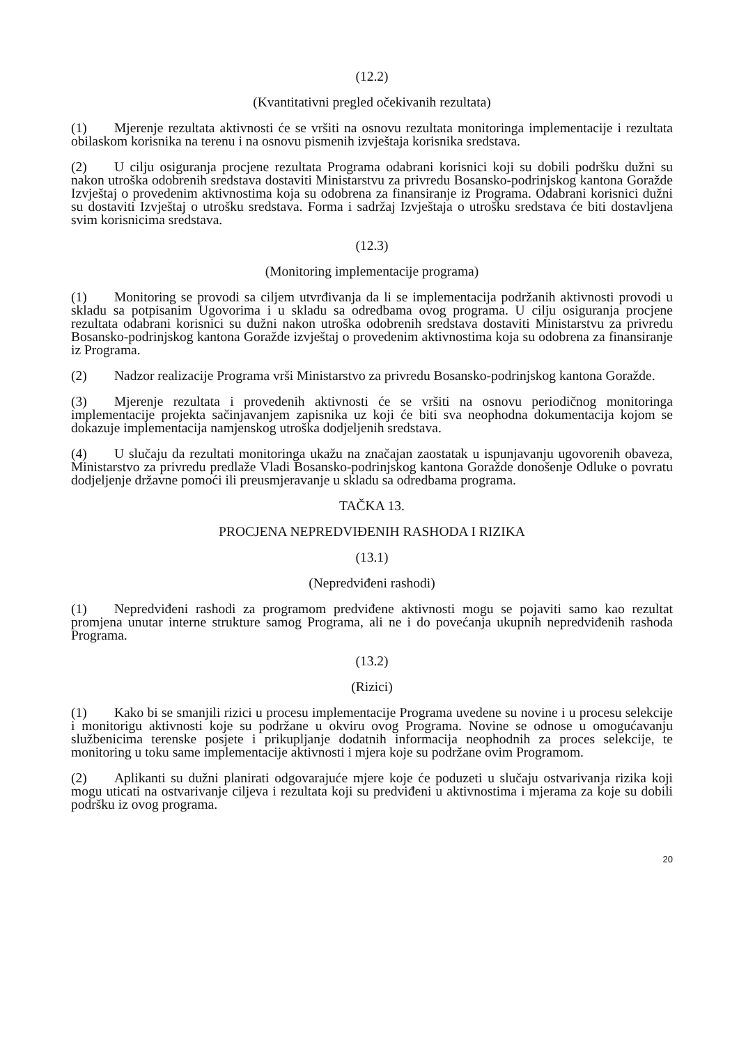(12.2)
(Kvantitativni pregled očekivanih rezultata)
(1) Mjerenje rezultata aktivnosti će se vršiti na osnovu rezultata monitoringa implementacije i rezultata obilaskom korisnika na terenu i na osnovu pismenih izvještaja korisnika sredstava.
(2) U cilju osiguranja procjene rezultata Programa odabrani korisnici koji su dobili podršku dužni su nakon utroška odobrenih sredstava dostaviti Ministarstvu za privredu Bosansko-podrinjskog kantona Goražde Izvještaj o provedenim aktivnostima koja su odobrena za finansiranje iz Programa. Odabrani korisnici dužni su dostaviti Izvještaj o utrošku sredstava. Forma i sadržaj Izvještaja o utrošku sredstava će biti dostavljena svim korisnicima sredstava.
(12.3)
(Monitoring implementacije programa)
(1) Monitoring se provodi sa ciljem utvrđivanja da li se implementacija podržanih aktivnosti provodi u skladu sa potpisanim Ugovorima i u skladu sa odredbama ovog programa. U cilju osiguranja procjene rezultata odabrani korisnici su dužni nakon utroška odobrenih sredstava dostaviti Ministarstvu za privredu Bosansko-podrinjskog kantona Goražde izvještaj o provedenim aktivnostima koja su odobrena za finansiranje iz Programa.
(2) Nadzor realizacije Programa vrši Ministarstvo za privredu Bosansko-podrinjskog kantona Goražde.
(3) Mjerenje rezultata i provedenih aktivnosti će se vršiti na osnovu periodičnog monitoringa implementacije projekta sačinjavanjem zapisnika uz koji će biti sva neophodna dokumentacija kojom se dokazuje implementacija namjenskog utroška dodjeljenih sredstava.
(4) U slučaju da rezultati monitoringa ukažu na značajan zaostatak u ispunjavanju ugovorenih obaveza, Ministarstvo za privredu predlaže Vladi Bosansko-podrinjskog kantona Goražde donošenje Odluke o povratu dodjeljenje državne pomoći ili preusmjeravanje u skladu sa odredbama programa.
TAČKA 13.
PROCJENA NEPREDVIĐENIH RASHODA I RIZIKA
(13.1)
(Nepredviđeni rashodi)
(1) Nepredviđeni rashodi za programom predviđene aktivnosti mogu se pojaviti samo kao rezultat promjena unutar interne strukture samog Programa, ali ne i do povećanja ukupnih nepredviđenih rashoda Programa.
(13.2)
(Rizici)
(1) Kako bi se smanjili rizici u procesu implementacije Programa uvedene su novine i u procesu selekcije i monitorigu aktivnosti koje su podržane u okviru ovog Programa. Novine se odnose u omogućavanju službenicima terenske posjete i prikupljanje dodatnih informacija neophodnih za proces selekcije, te monitoring u toku same implementacije aktivnosti i mjera koje su podržane ovim Programom.
(2) Aplikanti su dužni planirati odgovarajuće mjere koje će poduzeti u slučaju ostvarivanja rizika koji mogu uticati na ostvarivanje ciljeva i rezultata koji su predviđeni u aktivnostima i mjerama za koje su dobili podršku iz ovog programa.
20